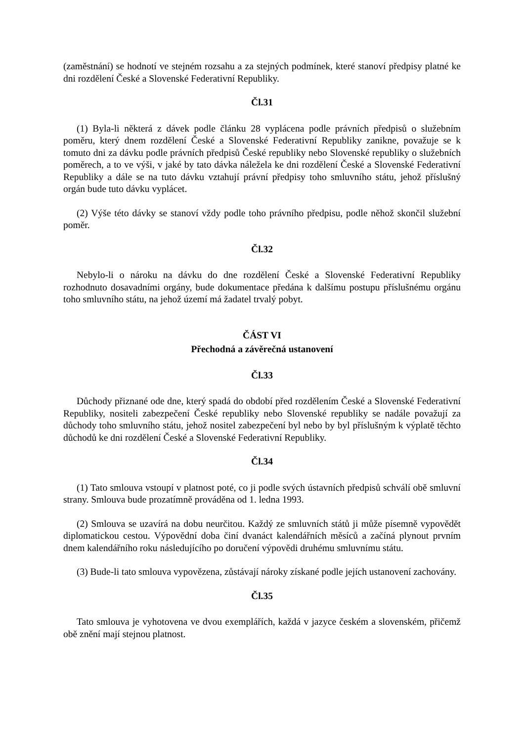(zaměstnání) se hodnotí ve stejném rozsahu a za stejných podmínek, které stanoví předpisy platné ke dni rozdělení České a Slovenské Federativní Republiky.
Čl.31
(1) Byla-li některá z dávek podle článku 28 vyplácena podle právních předpisů o služebním poměru, který dnem rozdělení České a Slovenské Federativní Republiky zanikne, považuje se k tomuto dni za dávku podle právních předpisů České republiky nebo Slovenské republiky o služebních poměrech, a to ve výši, v jaké by tato dávka náležela ke dni rozdělení České a Slovenské Federativní Republiky a dále se na tuto dávku vztahují právní předpisy toho smluvního státu, jehož příslušný orgán bude tuto dávku vyplácet.
(2) Výše této dávky se stanoví vždy podle toho právního předpisu, podle něhož skončil služební poměr.
Čl.32
Nebylo-li o nároku na dávku do dne rozdělení České a Slovenské Federativní Republiky rozhodnuto dosavadními orgány, bude dokumentace předána k dalšímu postupu příslušnému orgánu toho smluvního státu, na jehož území má žadatel trvalý pobyt.
ČÁST VI
Přechodná a závěrečná ustanovení
Čl.33
Důchody přiznané ode dne, který spadá do období před rozdělením České a Slovenské Federativní Republiky, nositeli zabezpečení České republiky nebo Slovenské republiky se nadále považují za důchody toho smluvního státu, jehož nositel zabezpečení byl nebo by byl příslušným k výplatě těchto důchodů ke dni rozdělení České a Slovenské Federativní Republiky.
Čl.34
(1) Tato smlouva vstoupí v platnost poté, co ji podle svých ústavních předpisů schválí obě smluvní strany. Smlouva bude prozatímně prováděna od 1. ledna 1993.
(2) Smlouva se uzavírá na dobu neurčitou. Každý ze smluvních států ji může písemně vypovědět diplomatickou cestou. Výpovědní doba činí dvanáct kalendářních měsíců a začíná plynout prvním dnem kalendářního roku následujícího po doručení výpovědi druhému smluvnímu státu.
(3) Bude-li tato smlouva vypovězena, zůstávají nároky získané podle jejích ustanovení zachovány.
Čl.35
Tato smlouva je vyhotovena ve dvou exemplářích, každá v jazyce českém a slovenském, přičemž obě znění mají stejnou platnost.